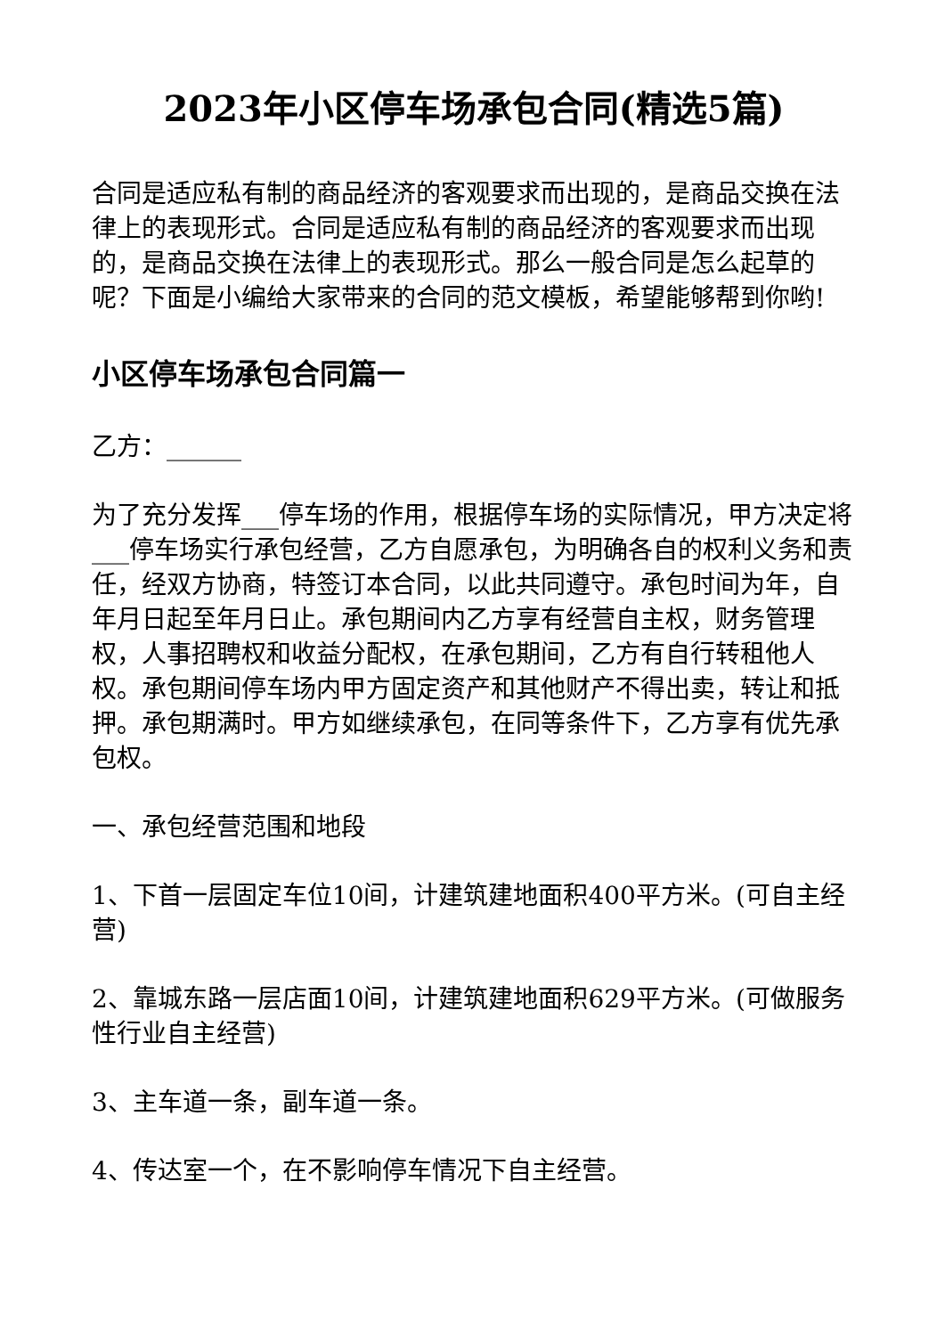2023年小区停车场承包合同(精选5篇)
合同是适应私有制的商品经济的客观要求而出现的，是商品交换在法律上的表现形式。合同是适应私有制的商品经济的客观要求而出现的，是商品交换在法律上的表现形式。那么一般合同是怎么起草的呢？下面是小编给大家带来的合同的范文模板，希望能够帮到你哟!
小区停车场承包合同篇一
乙方：______
为了充分发挥___停车场的作用，根据停车场的实际情况，甲方决定将___停车场实行承包经营，乙方自愿承包，为明确各自的权利义务和责任，经双方协商，特签订本合同，以此共同遵守。承包时间为年，自年月日起至年月日止。承包期间内乙方享有经营自主权，财务管理权，人事招聘权和收益分配权，在承包期间，乙方有自行转租他人权。承包期间停车场内甲方固定资产和其他财产不得出卖，转让和抵押。承包期满时。甲方如继续承包，在同等条件下，乙方享有优先承包权。
一、承包经营范围和地段
1、下首一层固定车位10间，计建筑建地面积400平方米。(可自主经营)
2、靠城东路一层店面10间，计建筑建地面积629平方米。(可做服务性行业自主经营)
3、主车道一条，副车道一条。
4、传达室一个，在不影响停车情况下自主经营。